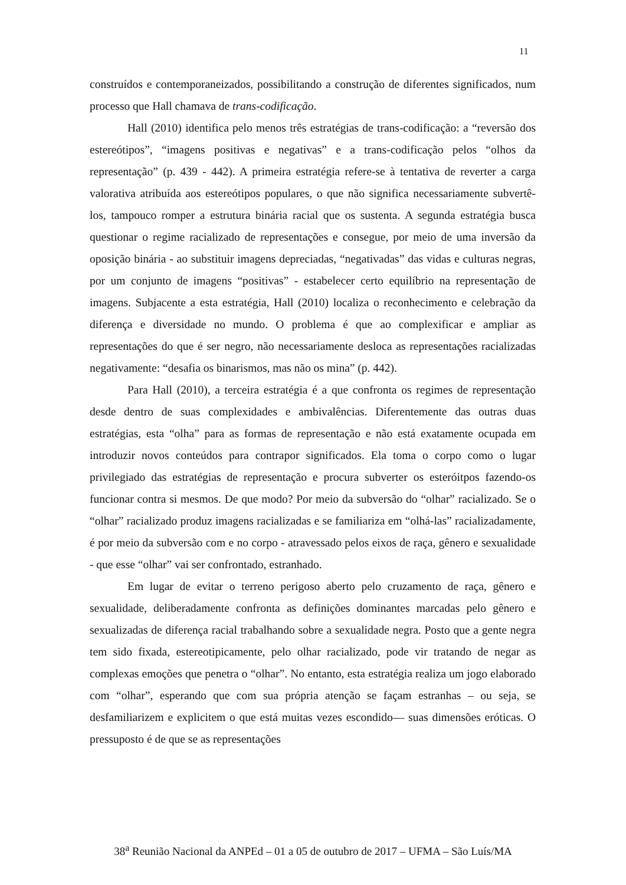11
construídos e contemporaneizados, possibilitando a construção de diferentes significados, num processo que Hall chamava de trans-codificação.
Hall (2010) identifica pelo menos três estratégias de trans-codificação: a “reversão dos estereótipos”, “imagens positivas e negativas” e a trans-codificação pelos “olhos da representação” (p. 439 - 442). A primeira estratégia refere-se à tentativa de reverter a carga valorativa atribuída aos estereótipos populares, o que não significa necessariamente subvertê-los, tampouco romper a estrutura binária racial que os sustenta. A segunda estratégia busca questionar o regime racializado de representações e consegue, por meio de uma inversão da oposição binária - ao substituir imagens depreciadas, “negativadas” das vidas e culturas negras, por um conjunto de imagens “positivas” - estabelecer certo equilíbrio na representação de imagens. Subjacente a esta estratégia, Hall (2010) localiza o reconhecimento e celebração da diferença e diversidade no mundo. O problema é que ao complexificar e ampliar as representações do que é ser negro, não necessariamente desloca as representações racializadas negativamente: “desafia os binarismos, mas não os mina” (p. 442).
Para Hall (2010), a terceira estratégia é a que confronta os regimes de representação desde dentro de suas complexidades e ambivalências. Diferentemente das outras duas estratégias, esta “olha” para as formas de representação e não está exatamente ocupada em introduzir novos conteúdos para contrapor significados. Ela toma o corpo como o lugar privilegiado das estratégias de representação e procura subverter os esteróitpos fazendo-os funcionar contra si mesmos. De que modo? Por meio da subversão do “olhar” racializado. Se o “olhar” racializado produz imagens racializadas e se familiariza em “olhá-las” racializadamente, é por meio da subversão com e no corpo - atravessado pelos eixos de raça, gênero e sexualidade - que esse “olhar” vai ser confrontado, estranhado.
Em lugar de evitar o terreno perigoso aberto pelo cruzamento de raça, gênero e sexualidade, deliberadamente confronta as definições dominantes marcadas pelo gênero e sexualizadas de diferença racial trabalhando sobre a sexualidade negra. Posto que a gente negra tem sido fixada, estereotipicamente, pelo olhar racializado, pode vir tratando de negar as complexas emoções que penetra o “olhar”. No entanto, esta estratégia realiza um jogo elaborado com “olhar”, esperando que com sua própria atenção se façam estranhas – ou seja, se desfamiliarizem e explicitem o que está muitas vezes escondido— suas dimensões eróticas. O pressuposto é de que se as representações
38<sup>a</sup> Reunião Nacional da ANPEd – 01 a 05 de outubro de 2017 – UFMA – São Luís/MA